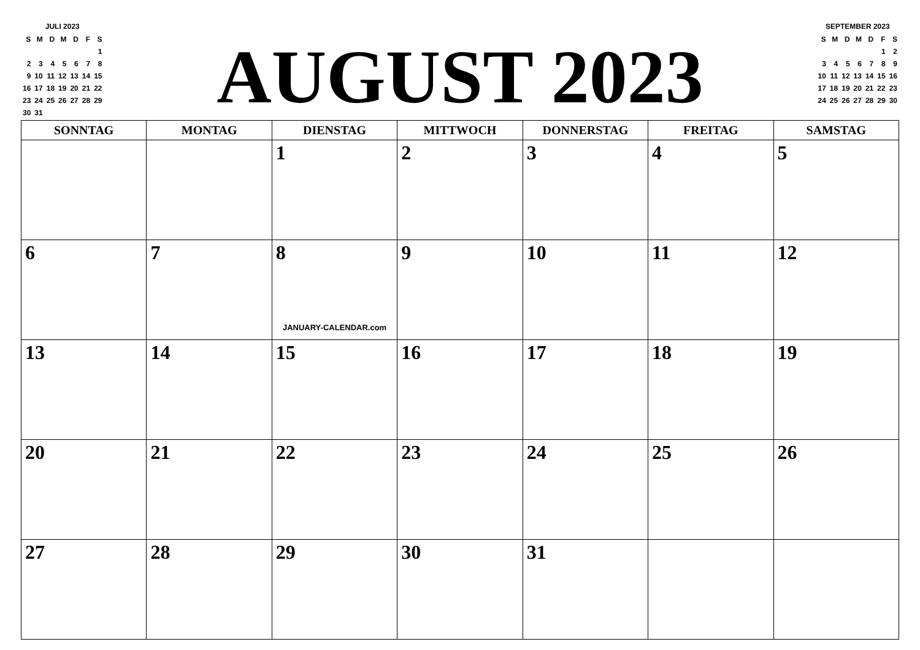JULI 2023
| S | M | D | M | D | F | S |
| | | | | | | 1 |
| 2 | 3 | 4 | 5 | 6 | 7 | 8 |
| 9 | 10 | 11 | 12 | 13 | 14 | 15 |
| 16 | 17 | 18 | 19 | 20 | 21 | 22 |
| 23 | 24 | 25 | 26 | 27 | 28 | 29 |
| 30 | 31 | | | | | |
AUGUST 2023
SEPTEMBER 2023
| S | M | D | M | D | F | S |
| | | | | | 1 | 2 |
| 3 | 4 | 5 | 6 | 7 | 8 | 9 |
| 10 | 11 | 12 | 13 | 14 | 15 | 16 |
| 17 | 18 | 19 | 20 | 21 | 22 | 23 |
| 24 | 25 | 26 | 27 | 28 | 29 | 30 |
| SONNTAG | MONTAG | DIENSTAG | MITTWOCH | DONNERSTAG | FREITAG | SAMSTAG |
| --- | --- | --- | --- | --- | --- | --- |
| | | 1 | 2 | 3 | 4 | 5 |
| 6 | 7 | 8 JANUARY-CALENDAR.com | 9 | 10 | 11 | 12 |
| 13 | 14 | 15 | 16 | 17 | 18 | 19 |
| 20 | 21 | 22 | 23 | 24 | 25 | 26 |
| 27 | 28 | 29 | 30 | 31 | | |